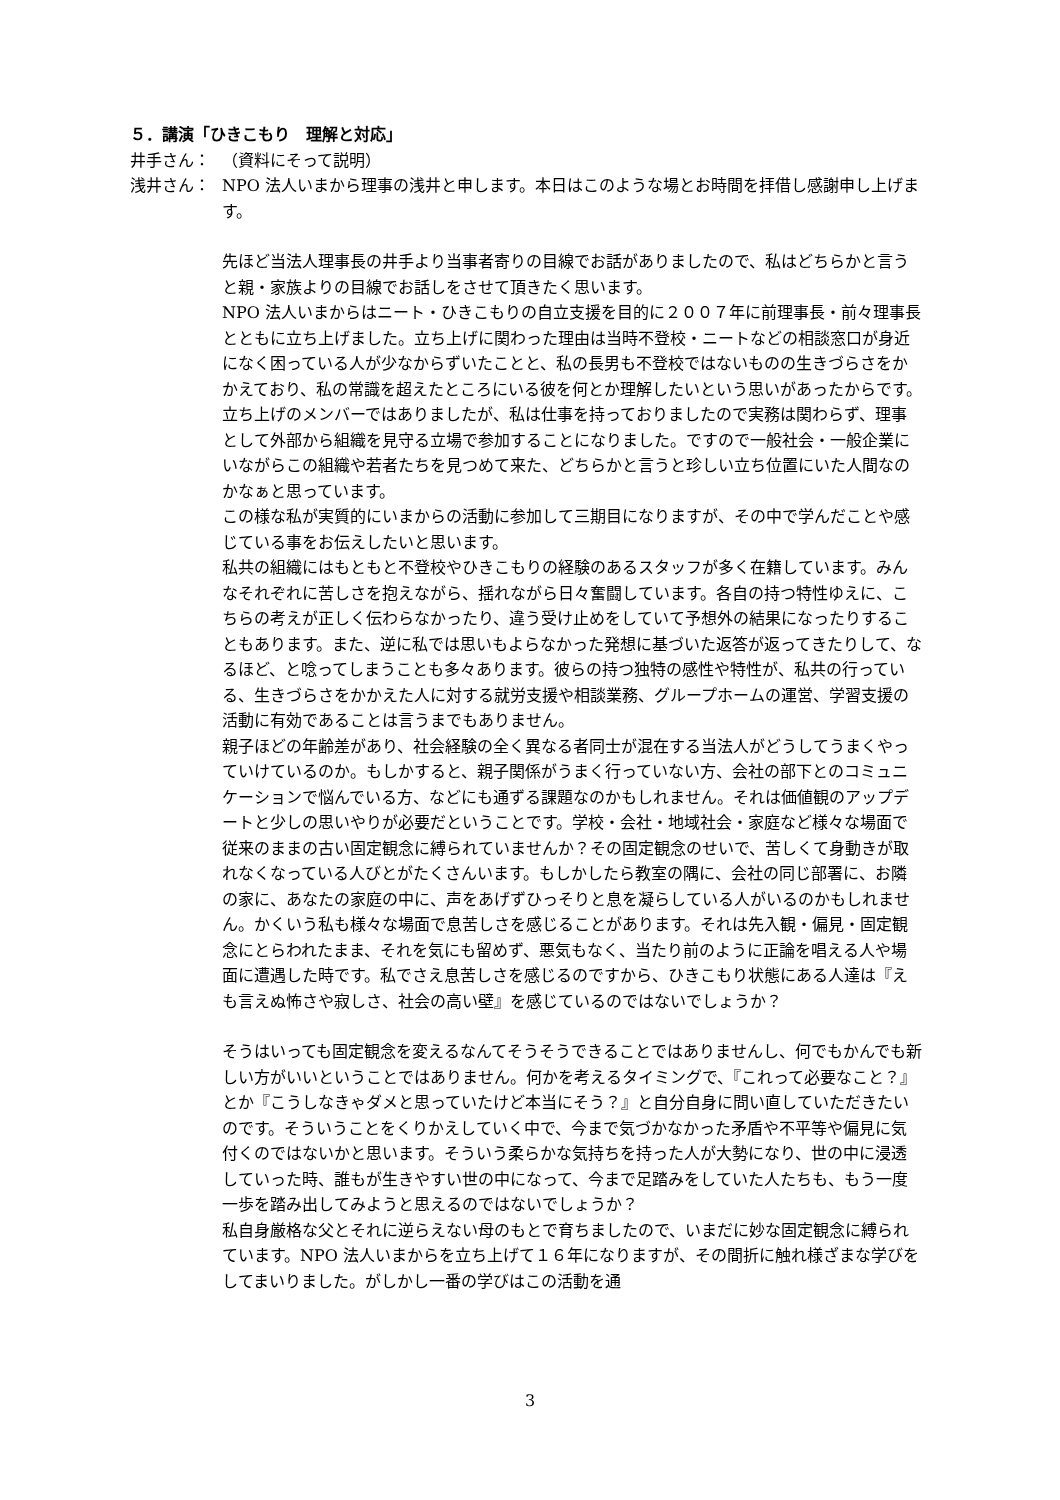５．講演「ひきこもり　理解と対応」
井手さん： （資料にそって説明）
浅井さん： NPO 法人いまから理事の浅井と申します。本日はこのような場とお時間を拝借し感謝申し上げます。
先ほど当法人理事長の井手より当事者寄りの目線でお話がありましたので、私はどちらかと言うと親・家族よりの目線でお話しをさせて頂きたく思います。
NPO 法人いまからはニート・ひきこもりの自立支援を目的に２００７年に前理事長・前々理事長とともに立ち上げました。立ち上げに関わった理由は当時不登校・ニートなどの相談窓口が身近になく困っている人が少なからずいたことと、私の長男も不登校ではないものの生きづらさをかかえており、私の常識を超えたところにいる彼を何とか理解したいという思いがあったからです。
立ち上げのメンバーではありましたが、私は仕事を持っておりましたので実務は関わらず、理事として外部から組織を見守る立場で参加することになりました。ですので一般社会・一般企業にいながらこの組織や若者たちを見つめて来た、どちらかと言うと珍しい立ち位置にいた人間なのかなぁと思っています。
この様な私が実質的にいまからの活動に参加して三期目になりますが、その中で学んだことや感じている事をお伝えしたいと思います。
私共の組織にはもともと不登校やひきこもりの経験のあるスタッフが多く在籍しています。みんなそれぞれに苦しさを抱えながら、揺れながら日々奮闘しています。各自の持つ特性ゆえに、こちらの考えが正しく伝わらなかったり、違う受け止めをしていて予想外の結果になったりすることもあります。また、逆に私では思いもよらなかった発想に基づいた返答が返ってきたりして、なるほど、と唸ってしまうことも多々あります。彼らの持つ独特の感性や特性が、私共の行っている、生きづらさをかかえた人に対する就労支援や相談業務、グループホームの運営、学習支援の活動に有効であることは言うまでもありません。
親子ほどの年齢差があり、社会経験の全く異なる者同士が混在する当法人がどうしてうまくやっていけているのか。もしかすると、親子関係がうまく行っていない方、会社の部下とのコミュニケーションで悩んでいる方、などにも通ずる課題なのかもしれません。それは価値観のアップデートと少しの思いやりが必要だということです。学校・会社・地域社会・家庭など様々な場面で従来のままの古い固定観念に縛られていませんか？その固定観念のせいで、苦しくて身動きが取れなくなっている人びとがたくさんいます。もしかしたら教室の隅に、会社の同じ部署に、お隣の家に、あなたの家庭の中に、声をあげずひっそりと息を凝らしている人がいるのかもしれません。かくいう私も様々な場面で息苦しさを感じることがあります。それは先入観・偏見・固定観念にとらわれたまま、それを気にも留めず、悪気もなく、当たり前のように正論を唱える人や場面に遭遇した時です。私でさえ息苦しさを感じるのですから、ひきこもり状態にある人達は『えも言えぬ怖さや寂しさ、社会の高い壁』を感じているのではないでしょうか？
そうはいっても固定観念を変えるなんてそうそうできることではありませんし、何でもかんでも新しい方がいいということではありません。何かを考えるタイミングで、『これって必要なこと？』とか『こうしなきゃダメと思っていたけど本当にそう？』と自分自身に問い直していただきたいのです。そういうことをくりかえしていく中で、今まで気づかなかった矛盾や不平等や偏見に気付くのではないかと思います。そういう柔らかな気持ちを持った人が大勢になり、世の中に浸透していった時、誰もが生きやすい世の中になって、今まで足踏みをしていた人たちも、もう一度一歩を踏み出してみようと思えるのではないでしょうか？
私自身厳格な父とそれに逆らえない母のもとで育ちましたので、いまだに妙な固定観念に縛られています。NPO 法人いまからを立ち上げて１６年になりますが、その間折に触れ様ざまな学びをしてまいりました。がしかし一番の学びはこの活動を通
3